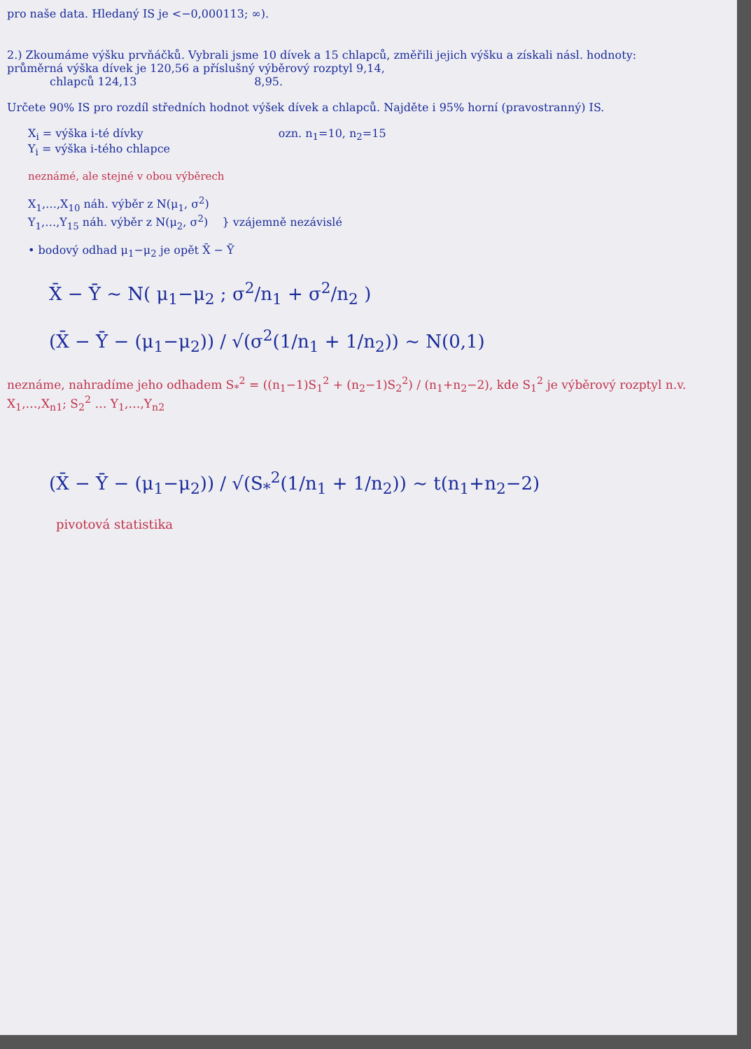pro naše data. Hledaný IS je <−0,000113; ∞).
2.) Zkoumáme výšku prvňáčků. Vybrali jsme 10 dívek a 15 chlapců, změřili jejich výšku a získali násl. hodnoty:
průměrná výška dívek je 120,56 a příslušný výběrový rozptyl 9,14,
chlapců 124,13 8,95.
Určete 90% IS pro rozdíl středních hodnot výšek dívek a chlapců. Najděte i 95% horní (pravostranný) IS.
X<sub>i</sub> = výška i-té dívky ozn. n<sub>1</sub>=10, n<sub>2</sub>=15
Y<sub>i</sub> = výška i-tého chlapce
neznámé, ale stejné v obou výběrech
X<sub>1</sub>,…,X<sub>10</sub> náh. výběr z N(μ<sub>1</sub>, σ<sup>2</sup>)
Y<sub>1</sub>,…,Y<sub>15</sub> náh. výběr z N(μ<sub>2</sub>, σ<sup>2</sup>) } vzájemně nezávislé
• bodový odhad μ<sub>1</sub>−μ<sub>2</sub> je opět X̄ − Ȳ
X̄ − Ȳ ~ N( μ<sub>1</sub>−μ<sub>2</sub> ; σ<sup>2</sup>/n<sub>1</sub> + σ<sup>2</sup>/n<sub>2</sub> )
(X̄ − Ȳ − (μ<sub>1</sub>−μ<sub>2</sub>)) / √(σ<sup>2</sup>(1/n<sub>1</sub> + 1/n<sub>2</sub>)) ~ N(0,1)
neznáme, nahradíme jeho odhadem S<sub>*</sub><sup>2</sup> = ((n<sub>1</sub>−1)S<sub>1</sub><sup>2</sup> + (n<sub>2</sub>−1)S<sub>2</sub><sup>2</sup>) / (n<sub>1</sub>+n<sub>2</sub>−2), kde S<sub>1</sub><sup>2</sup> je výběrový rozptyl n.v. X<sub>1</sub>,…,X<sub>n1</sub>; S<sub>2</sub><sup>2</sup> … Y<sub>1</sub>,…,Y<sub>n2</sub>
(X̄ − Ȳ − (μ<sub>1</sub>−μ<sub>2</sub>)) / √(S<sub>*</sub><sup>2</sup>(1/n<sub>1</sub> + 1/n<sub>2</sub>)) ~ t(n<sub>1</sub>+n<sub>2</sub>−2)
pivotová statistika